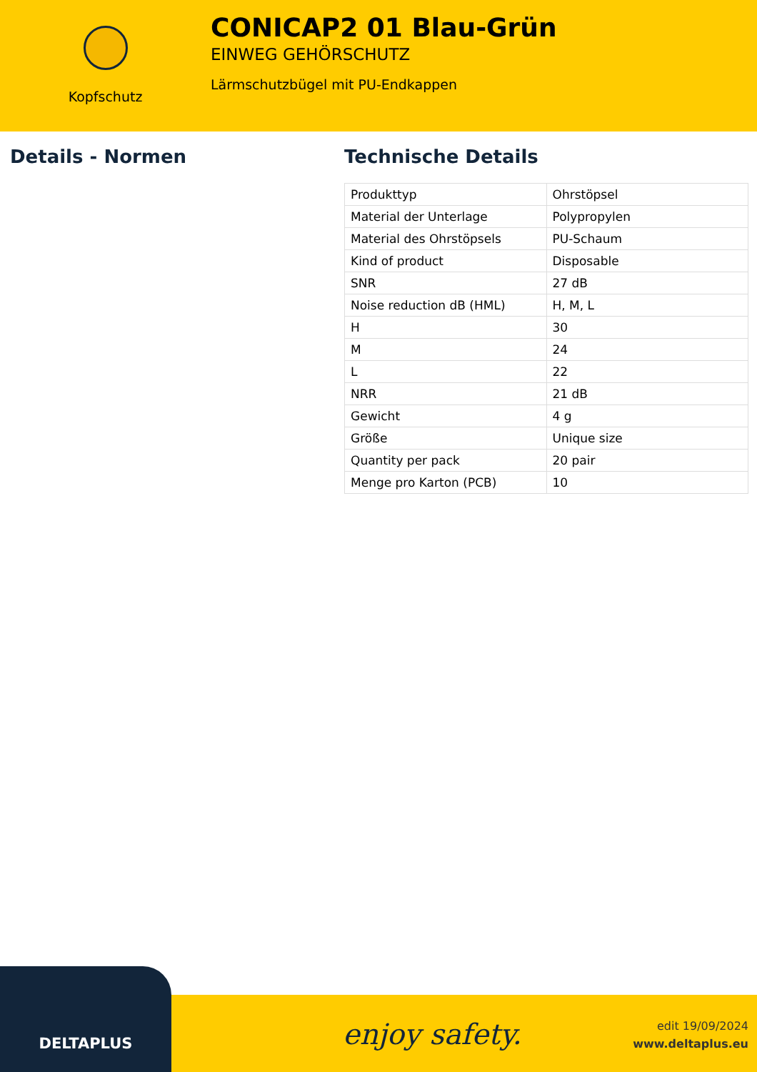Kopfschutz
CONICAP2 01 Blau-Grün
EINWEG GEHÖRSCHUTZ
Lärmschutzbügel mit PU-Endkappen
Details - Normen Technische Details
| Produkttyp | Ohrstöpsel |
| Material der Unterlage | Polypropylen |
| Material des Ohrstöpsels | PU-Schaum |
| Kind of product | Disposable |
| SNR | 27 dB |
| Noise reduction dB (HML) | H, M, L |
| H | 30 |
| M | 24 |
| L | 22 |
| NRR | 21 dB |
| Gewicht | 4 g |
| Größe | Unique size |
| Quantity per pack | 20 pair |
| Menge pro Karton (PCB) | 10 |
DELTAPLUS
enjoy safety.
edit 19/09/2024
www.deltaplus.eu